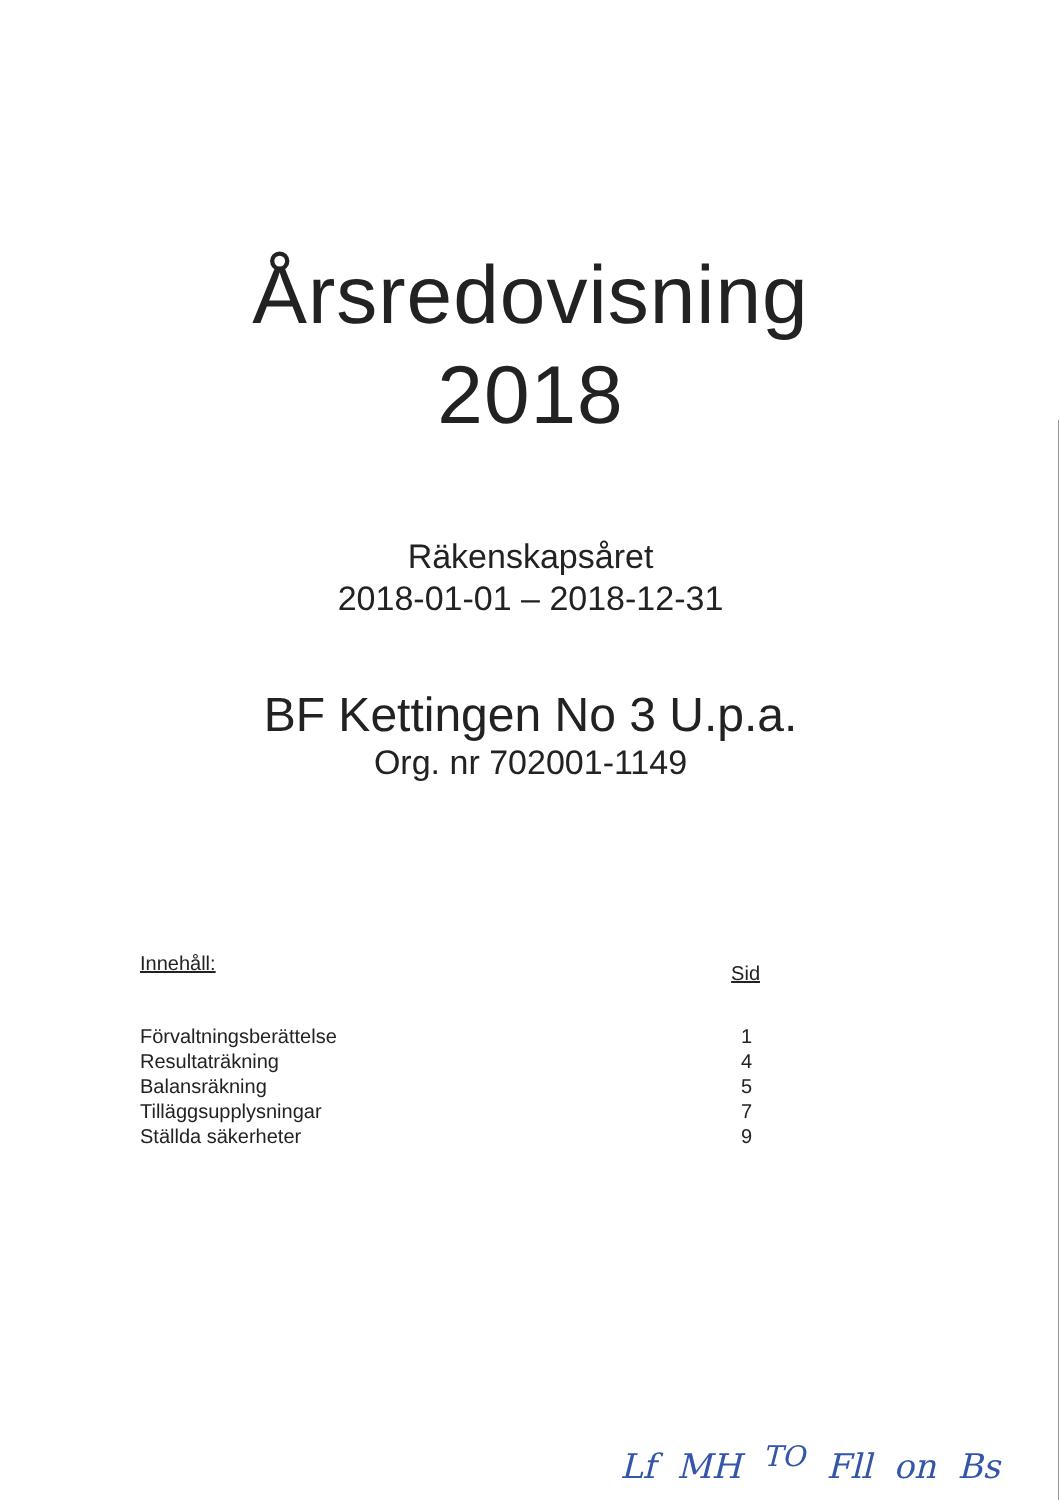Årsredovisning
2018
Räkenskapsåret
2018-01-01 – 2018-12-31
BF Kettingen No 3 U.p.a.
Org. nr 702001-1149
Innehåll: Sid
Förvaltningsberättelse 1
Resultaträkning 4
Balansräkning 5
Tilläggsupplysningar 7
Ställda säkerheter 9
Lf MH <sup>TO</sup> Fll on Bs